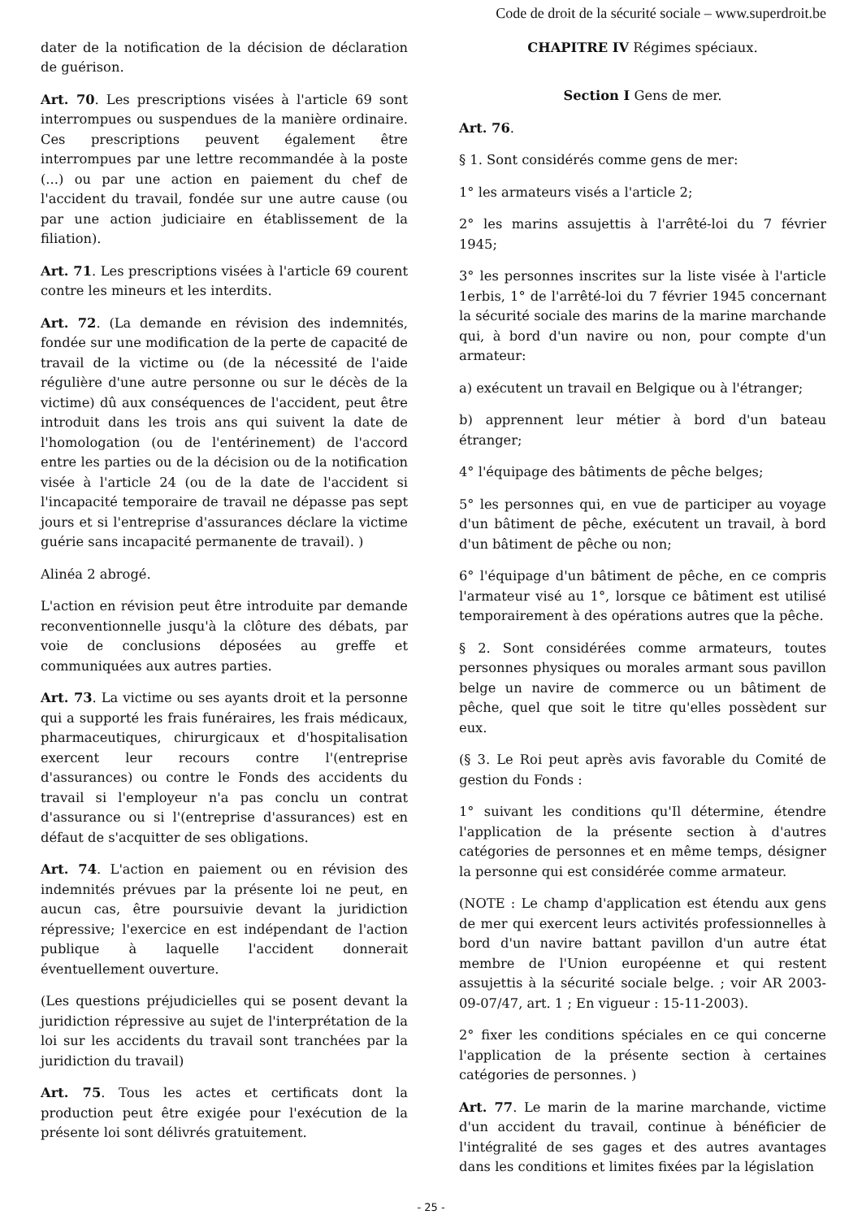Code de droit de la sécurité sociale – www.superdroit.be
dater de la notification de la décision de déclaration de guérison.
Art. 70. Les prescriptions visées à l'article 69 sont interrompues ou suspendues de la manière ordinaire. Ces prescriptions peuvent également être interrompues par une lettre recommandée à la poste (...) ou par une action en paiement du chef de l'accident du travail, fondée sur une autre cause (ou par une action judiciaire en établissement de la filiation).
Art. 71. Les prescriptions visées à l'article 69 courent contre les mineurs et les interdits.
Art. 72. (La demande en révision des indemnités, fondée sur une modification de la perte de capacité de travail de la victime ou (de la nécessité de l'aide régulière d'une autre personne ou sur le décès de la victime) dû aux conséquences de l'accident, peut être introduit dans les trois ans qui suivent la date de l'homologation (ou de l'entérinement) de l'accord entre les parties ou de la décision ou de la notification visée à l'article 24 (ou de la date de l'accident si l'incapacité temporaire de travail ne dépasse pas sept jours et si l'entreprise d'assurances déclare la victime guérie sans incapacité permanente de travail). )
Alinéa 2 abrogé.
L'action en révision peut être introduite par demande reconventionnelle jusqu'à la clôture des débats, par voie de conclusions déposées au greffe et communiquées aux autres parties.
Art. 73. La victime ou ses ayants droit et la personne qui a supporté les frais funéraires, les frais médicaux, pharmaceutiques, chirurgicaux et d'hospitalisation exercent leur recours contre l'(entreprise d'assurances) ou contre le Fonds des accidents du travail si l'employeur n'a pas conclu un contrat d'assurance ou si l'(entreprise d'assurances) est en défaut de s'acquitter de ses obligations.
Art. 74. L'action en paiement ou en révision des indemnités prévues par la présente loi ne peut, en aucun cas, être poursuivie devant la juridiction répressive; l'exercice en est indépendant de l'action publique à laquelle l'accident donnerait éventuellement ouverture.
(Les questions préjudicielles qui se posent devant la juridiction répressive au sujet de l'interprétation de la loi sur les accidents du travail sont tranchées par la juridiction du travail)
Art. 75. Tous les actes et certificats dont la production peut être exigée pour l'exécution de la présente loi sont délivrés gratuitement.
CHAPITRE IV Régimes spéciaux.
Section I Gens de mer.
Art. 76.
§ 1. Sont considérés comme gens de mer:
1° les armateurs visés a l'article 2;
2° les marins assujettis à l'arrêté-loi du 7 février 1945;
3° les personnes inscrites sur la liste visée à l'article 1erbis, 1° de l'arrêté-loi du 7 février 1945 concernant la sécurité sociale des marins de la marine marchande qui, à bord d'un navire ou non, pour compte d'un armateur:
a) exécutent un travail en Belgique ou à l'étranger;
b) apprennent leur métier à bord d'un bateau étranger;
4° l'équipage des bâtiments de pêche belges;
5° les personnes qui, en vue de participer au voyage d'un bâtiment de pêche, exécutent un travail, à bord d'un bâtiment de pêche ou non;
6° l'équipage d'un bâtiment de pêche, en ce compris l'armateur visé au 1°, lorsque ce bâtiment est utilisé temporairement à des opérations autres que la pêche.
§ 2. Sont considérées comme armateurs, toutes personnes physiques ou morales armant sous pavillon belge un navire de commerce ou un bâtiment de pêche, quel que soit le titre qu'elles possèdent sur eux.
(§ 3. Le Roi peut après avis favorable du Comité de gestion du Fonds :
1° suivant les conditions qu'Il détermine, étendre l'application de la présente section à d'autres catégories de personnes et en même temps, désigner la personne qui est considérée comme armateur.
(NOTE : Le champ d'application est étendu aux gens de mer qui exercent leurs activités professionnelles à bord d'un navire battant pavillon d'un autre état membre de l'Union européenne et qui restent assujettis à la sécurité sociale belge. ; voir AR 2003-09-07/47, art. 1 ; En vigueur : 15-11-2003).
2° fixer les conditions spéciales en ce qui concerne l'application de la présente section à certaines catégories de personnes. )
Art. 77. Le marin de la marine marchande, victime d'un accident du travail, continue à bénéficier de l'intégralité de ses gages et des autres avantages dans les conditions et limites fixées par la législation
- 25 -